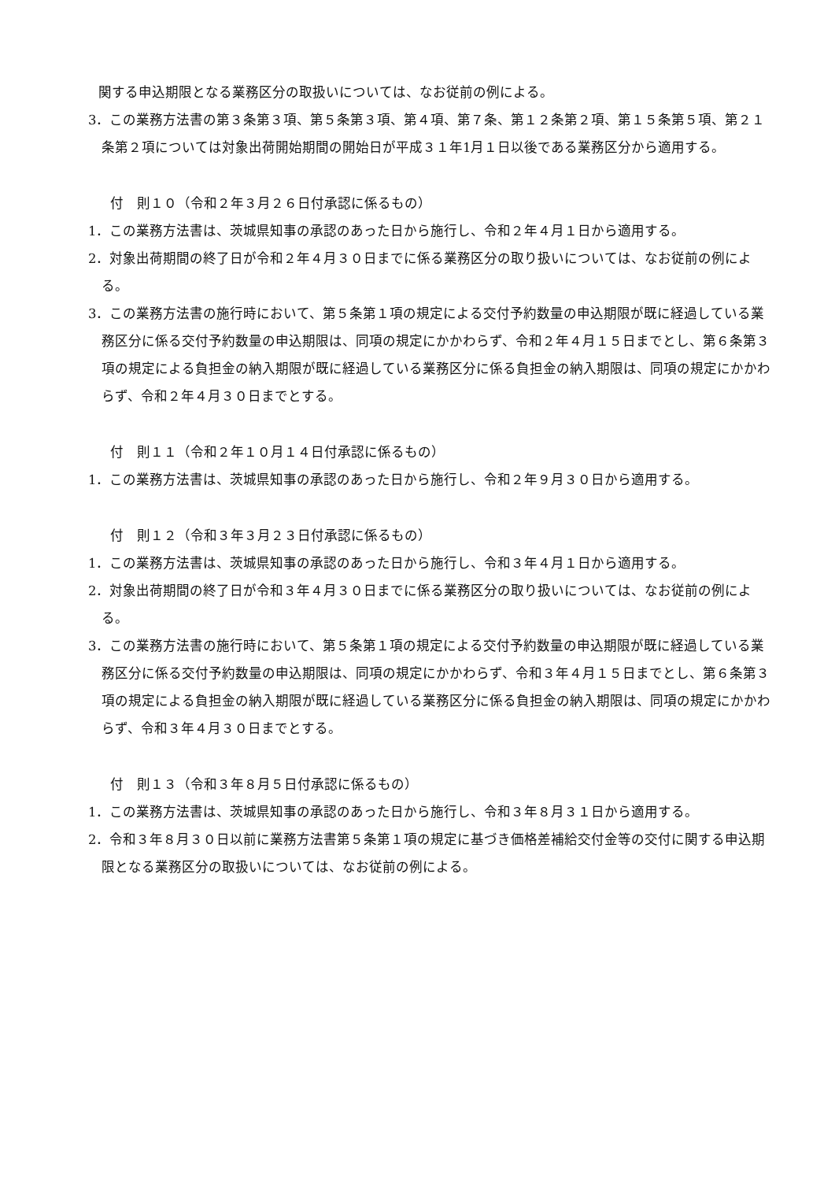関する申込期限となる業務区分の取扱いについては、なお従前の例による。
3．この業務方法書の第３条第３項、第５条第３項、第４項、第７条、第１２条第２項、第１５条第５項、第２１条第２項については対象出荷開始期間の開始日が平成３１年1月１日以後である業務区分から適用する。
付　則１０（令和２年３月２６日付承認に係るもの）
1．この業務方法書は、茨城県知事の承認のあった日から施行し、令和２年４月１日から適用する。
2．対象出荷期間の終了日が令和２年４月３０日までに係る業務区分の取り扱いについては、なお従前の例による。
3．この業務方法書の施行時において、第５条第１項の規定による交付予約数量の申込期限が既に経過している業務区分に係る交付予約数量の申込期限は、同項の規定にかかわらず、令和２年４月１５日までとし、第６条第３項の規定による負担金の納入期限が既に経過している業務区分に係る負担金の納入期限は、同項の規定にかかわらず、令和２年４月３０日までとする。
付　則１１（令和２年１０月１４日付承認に係るもの）
1．この業務方法書は、茨城県知事の承認のあった日から施行し、令和２年９月３０日から適用する。
付　則１２（令和３年３月２３日付承認に係るもの）
1．この業務方法書は、茨城県知事の承認のあった日から施行し、令和３年４月１日から適用する。
2．対象出荷期間の終了日が令和３年４月３０日までに係る業務区分の取り扱いについては、なお従前の例による。
3．この業務方法書の施行時において、第５条第１項の規定による交付予約数量の申込期限が既に経過している業務区分に係る交付予約数量の申込期限は、同項の規定にかかわらず、令和３年４月１５日までとし、第６条第３項の規定による負担金の納入期限が既に経過している業務区分に係る負担金の納入期限は、同項の規定にかかわらず、令和３年４月３０日までとする。
付　則１３（令和３年８月５日付承認に係るもの）
1．この業務方法書は、茨城県知事の承認のあった日から施行し、令和３年８月３１日から適用する。
2．令和３年８月３０日以前に業務方法書第５条第１項の規定に基づき価格差補給交付金等の交付に関する申込期限となる業務区分の取扱いについては、なお従前の例による。